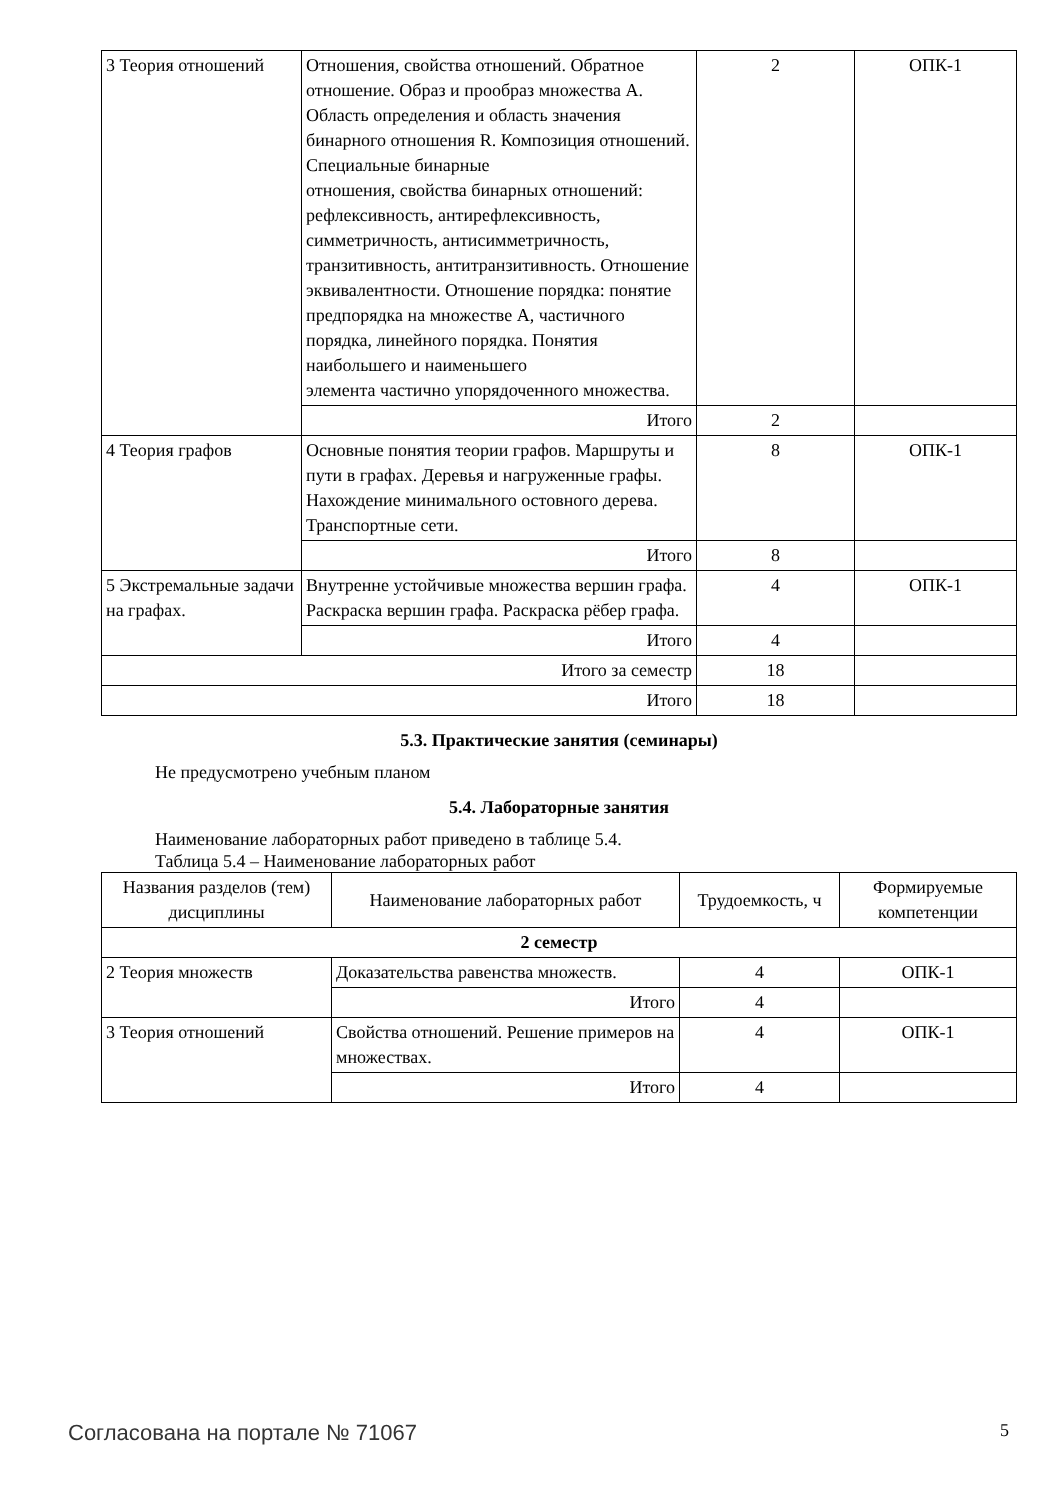| 3 Теория отношений | Отношения, свойства отношений. Обратное отношение. Образ и прообраз множества А. Область определения и область значения бинарного отношения R. Композиция отношений. Специальные бинарные отношения, свойства бинарных отношений: рефлексивность, антирефлексивность, симметричность, антисимметричность, транзитивность, антитранзитивность. Отношение эквивалентности. Отношение порядка: понятие предпорядка на множестве А, частичного порядка, линейного порядка. Понятия наибольшего и наименьшего элемента частично упорядоченного множества. | 2 | ОПК-1 |
| | Итого | 2 | |
| 4 Теория графов | Основные понятия теории графов. Маршруты и пути в графах. Деревья и нагруженные графы. Нахождение минимального остовного дерева. Транспортные сети. | 8 | ОПК-1 |
| | Итого | 8 | |
| 5 Экстремальные задачи на графах. | Внутренне устойчивые множества вершин графа. Раскраска вершин графа. Раскраска рёбер графа. | 4 | ОПК-1 |
| | Итого | 4 | |
| Итого за семестр | | 18 | |
| Итого | | 18 | |
5.3. Практические занятия (семинары)
Не предусмотрено учебным планом
5.4. Лабораторные занятия
Наименование лабораторных работ приведено в таблице 5.4.
Таблица 5.4 – Наименование лабораторных работ
| Названия разделов (тем) дисциплины | Наименование лабораторных работ | Трудоемкость, ч | Формируемые компетенции |
| --- | --- | --- | --- |
| 2 семестр | | | |
| 2 Теория множеств | Доказательства равенства множеств. | 4 | ОПК-1 |
| | Итого | 4 | |
| 3 Теория отношений | Свойства отношений. Решение примеров на множествах. | 4 | ОПК-1 |
| | Итого | 4 | |
Согласована на портале № 71067 5